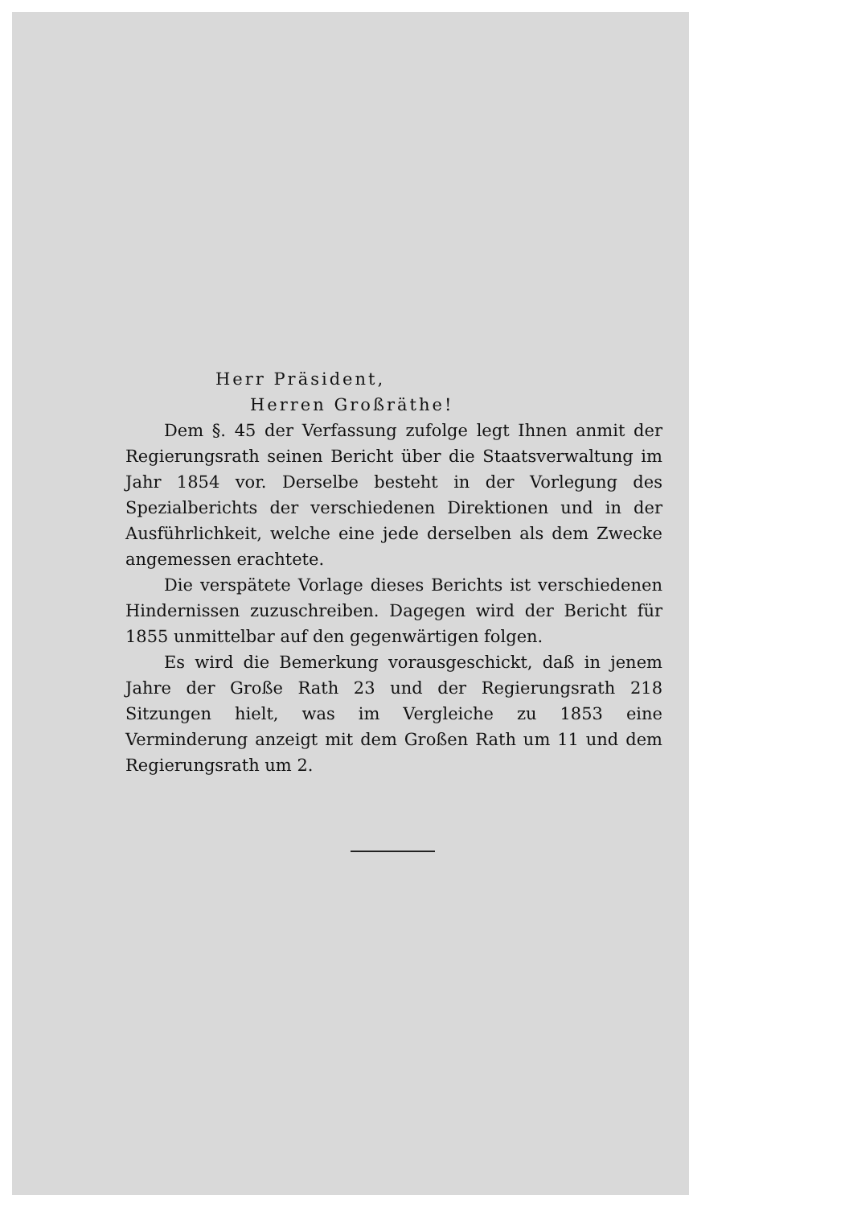Herr Präsident,
Herren Großräthe!
Dem §. 45 der Verfassung zufolge legt Ihnen anmit der Regierungsrath seinen Bericht über die Staatsverwaltung im Jahr 1854 vor. Derselbe besteht in der Vorlegung des Spezialberichts der verschiedenen Direktionen und in der Ausführlichkeit, welche eine jede derselben als dem Zwecke angemessen erachtete.
Die verspätete Vorlage dieses Berichts ist verschiedenen Hindernissen zuzuschreiben. Dagegen wird der Bericht für 1855 unmittelbar auf den gegenwärtigen folgen.
Es wird die Bemerkung vorausgeschickt, daß in jenem Jahre der Große Rath 23 und der Regierungsrath 218 Sitzungen hielt, was im Vergleiche zu 1853 eine Verminderung anzeigt mit dem Großen Rath um 11 und dem Regierungsrath um 2.